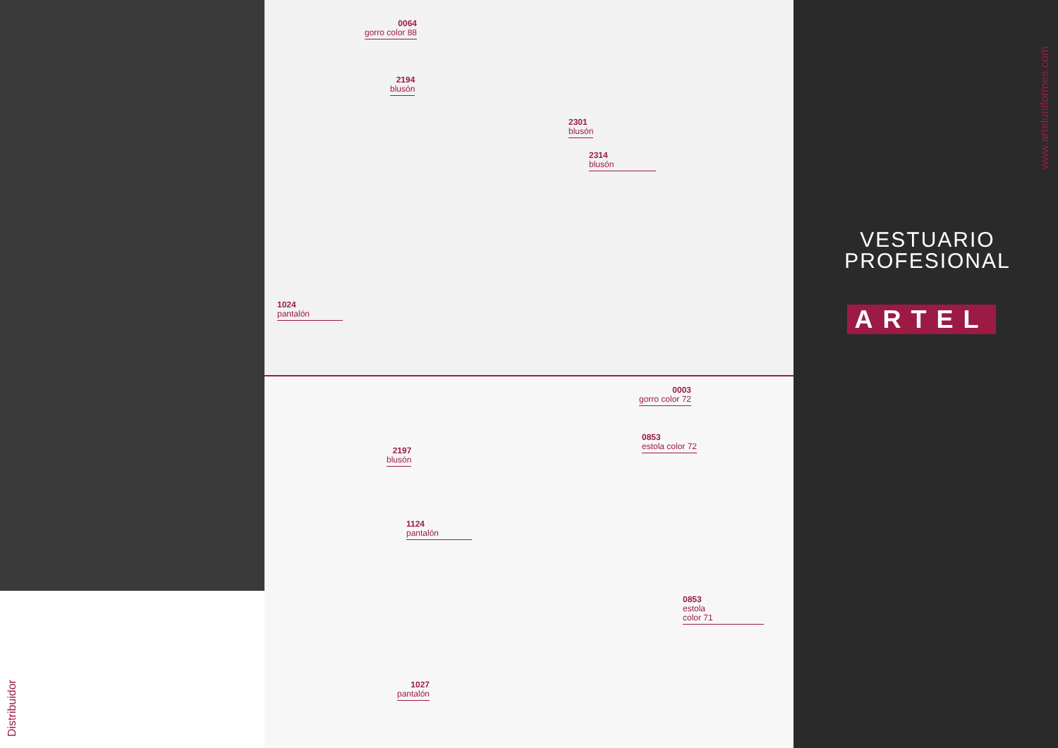0064
gorro color 88
2194
blusón
2301
blusón
2314
blusón
1024
pantalón
0003
gorro color 72
0853
estola color 72
2197
blusón
1124
pantalón
0853
estola
color 71
1027
pantalón
VESTUARIO
PROFESIONAL
ARTEL
www.arteluniformes.com
Distribuidor